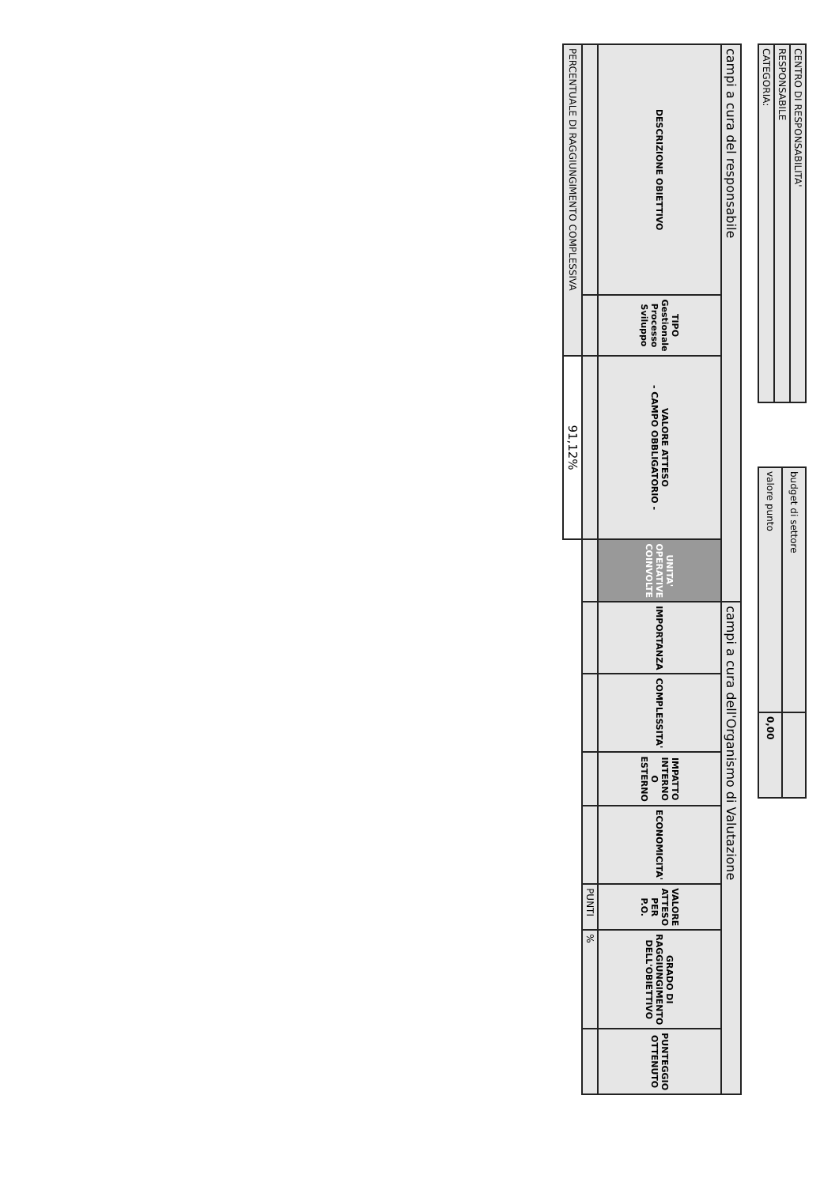| CENTRO DI RESPONSABILITA' |
| RESPONSABILE |
| CATEGORIA: |
| budget di settore | |
| valore punto | 0,00 |
| campi a cura del responsabile | | | | campi a cura dell'Organismo di Valutazione | | | | | | |
| DESCRIZIONE OBIETTIVO | TIPO Gestionale Processo Sviluppo | VALORE ATTESO - CAMPO OBBLIGATORIO - | UNITA' OPERATIVE COINVOLTE | IMPORTANZA | COMPLESSITA' | IMPATTO INTERNO O ESTERNO | ECONOMICITA' | VALORE ATTESO PER P.O. | GRADO DI RAGGIUNGIMENTO DELL'OBIETTIVO | PUNTEGGIO OTTENUTO |
| | | | | | | | | PUNTI | % | |
| PERCENTUALE DI RAGGIUNGIMENTO COMPLESSIVA | | 91,12% | | | | | | | | |